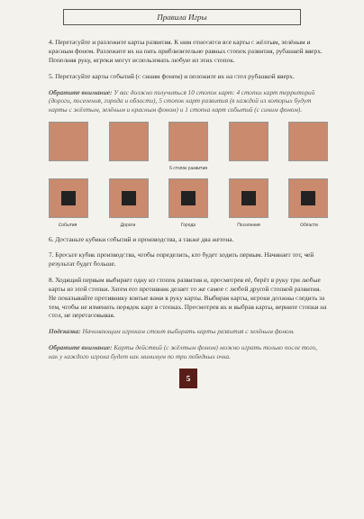Правила Игры
4. Перетасуйте и разложите карты развития. К ним относятся все карты с жёлтым, зелёным и красным фоном. Разложите их на пять приблизительно равных стопок развития, рубашкой вверх. Пополняя руку, игроки могут использовать любую из этих стопок.
5. Перетасуйте карты событий (с синим фоном) и положите их на стол рубашкой вверх.
Обратите внимание: У вас должно получиться 10 стопок карт: 4 стопки карт территорий (дороги, поселения, города и области), 5 стопок карт развития (в каждой из которых будут карты с жёлтым, зелёным и красным фоном) и 1 стопка карт событий (с синим фоном).
5 стопок развития
События Дороги Города Поселения Области
6. Достаньте кубики событий и производства, а также два жетона.
7. Бросьте кубик производства, чтобы определить, кто будет ходить первым. Начинает тот, чей результат будет больше.
8. Ходящий первым выбирает одну из стопок развития и, просмотрев её, берёт в руку три любые карты из этой стопки. Затем его противник делает то же самое с любой другой стопкой развития. Не показывайте противнику взятые вами в руку карты. Выбирая карты, игроки должны следить за тем, чтобы не изменить порядок карт в стопках. Просмотрев их и выбрав карты, верните стопки на стол, не перетасовывая.
Подсказка: Начинающим игрокам стоит выбирать карты развития с зелёным фоном.
Обратите внимание: Карты действий (с жёлтым фоном) можно играть только после того, как у каждого игрока будет как минимум по три победных очка.
5